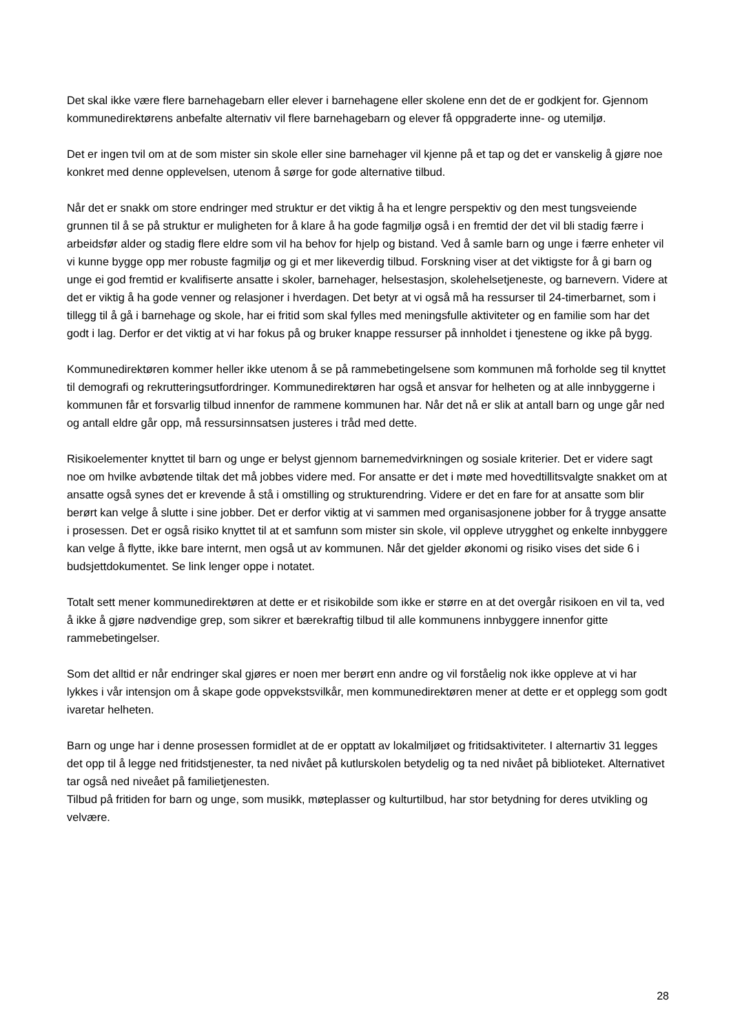Det skal ikke være flere barnehagebarn eller elever i barnehagene eller skolene enn det de er godkjent for. Gjennom kommunedirektørens anbefalte alternativ vil flere barnehagebarn og elever få oppgraderte inne- og utemiljø.
Det er ingen tvil om at de som mister sin skole eller sine barnehager vil kjenne på et tap og det er vanskelig å gjøre noe konkret med denne opplevelsen, utenom å sørge for gode alternative tilbud.
Når det er snakk om store endringer med struktur er det viktig å ha et lengre perspektiv og den mest tungsveiende grunnen til å se på struktur er muligheten for å klare å ha gode fagmiljø også i en fremtid der det vil bli stadig færre i arbeidsfør alder og stadig flere eldre som vil ha behov for hjelp og bistand. Ved å samle barn og unge i færre enheter vil vi kunne bygge opp mer robuste fagmiljø og gi et mer likeverdig tilbud. Forskning viser at det viktigste for å gi barn og unge ei god fremtid er kvalifiserte ansatte i skoler, barnehager, helsestasjon, skolehelsetjeneste, og barnevern. Videre at det er viktig å ha gode venner og relasjoner i hverdagen. Det betyr at vi også må ha ressurser til 24-timerbarnet, som i tillegg til å gå i barnehage og skole, har ei fritid som skal fylles med meningsfulle aktiviteter og en familie som har det godt i lag. Derfor er det viktig at vi har fokus på og bruker knappe ressurser på innholdet i tjenestene og ikke på bygg.
Kommunedirektøren kommer heller ikke utenom å se på rammebetingelsene som kommunen må forholde seg til knyttet til demografi og rekrutteringsutfordringer. Kommunedirektøren har også et ansvar for helheten og at alle innbyggerne i kommunen får et forsvarlig tilbud innenfor de rammene kommunen har. Når det nå er slik at antall barn og unge går ned og antall eldre går opp, må ressursinnsatsen justeres i tråd med dette.
Risikoelementer knyttet til barn og unge er belyst gjennom barnemedvirkningen og sosiale kriterier. Det er videre sagt noe om hvilke avbøtende tiltak det må jobbes videre med. For ansatte er det i møte med hovedtillitsvalgte snakket om at ansatte også synes det er krevende å stå i omstilling og strukturendring. Videre er det en fare for at ansatte som blir berørt kan velge å slutte i sine jobber. Det er derfor viktig at vi sammen med organisasjonene jobber for å trygge ansatte i prosessen. Det er også risiko knyttet til at et samfunn som mister sin skole, vil oppleve utrygghet og enkelte innbyggere kan velge å flytte, ikke bare internt, men også ut av kommunen. Når det gjelder økonomi og risiko vises det side 6 i budsjettdokumentet. Se link lenger oppe i notatet.
Totalt sett mener kommunedirektøren at dette er et risikobilde som ikke er større en at det overgår risikoen en vil ta, ved å ikke å gjøre nødvendige grep, som sikrer et bærekraftig tilbud til alle kommunens innbyggere innenfor gitte rammebetingelser.
Som det alltid er når endringer skal gjøres er noen mer berørt enn andre og vil forståelig nok ikke oppleve at vi har lykkes i vår intensjon om å skape gode oppvekstsvilkår, men kommunedirektøren mener at dette er et opplegg som godt ivaretar helheten.
Barn og unge har i denne prosessen formidlet at de er opptatt av lokalmiljøet og fritidsaktiviteter. I alternartiv 31 legges det opp til å legge ned fritidstjenester, ta ned nivået på kutlurskolen betydelig og ta ned nivået på biblioteket. Alternativet tar også ned niveået på familietjenesten.
Tilbud på fritiden for barn og unge, som musikk, møteplasser og kulturtilbud, har stor betydning for deres utvikling og velvære.
28